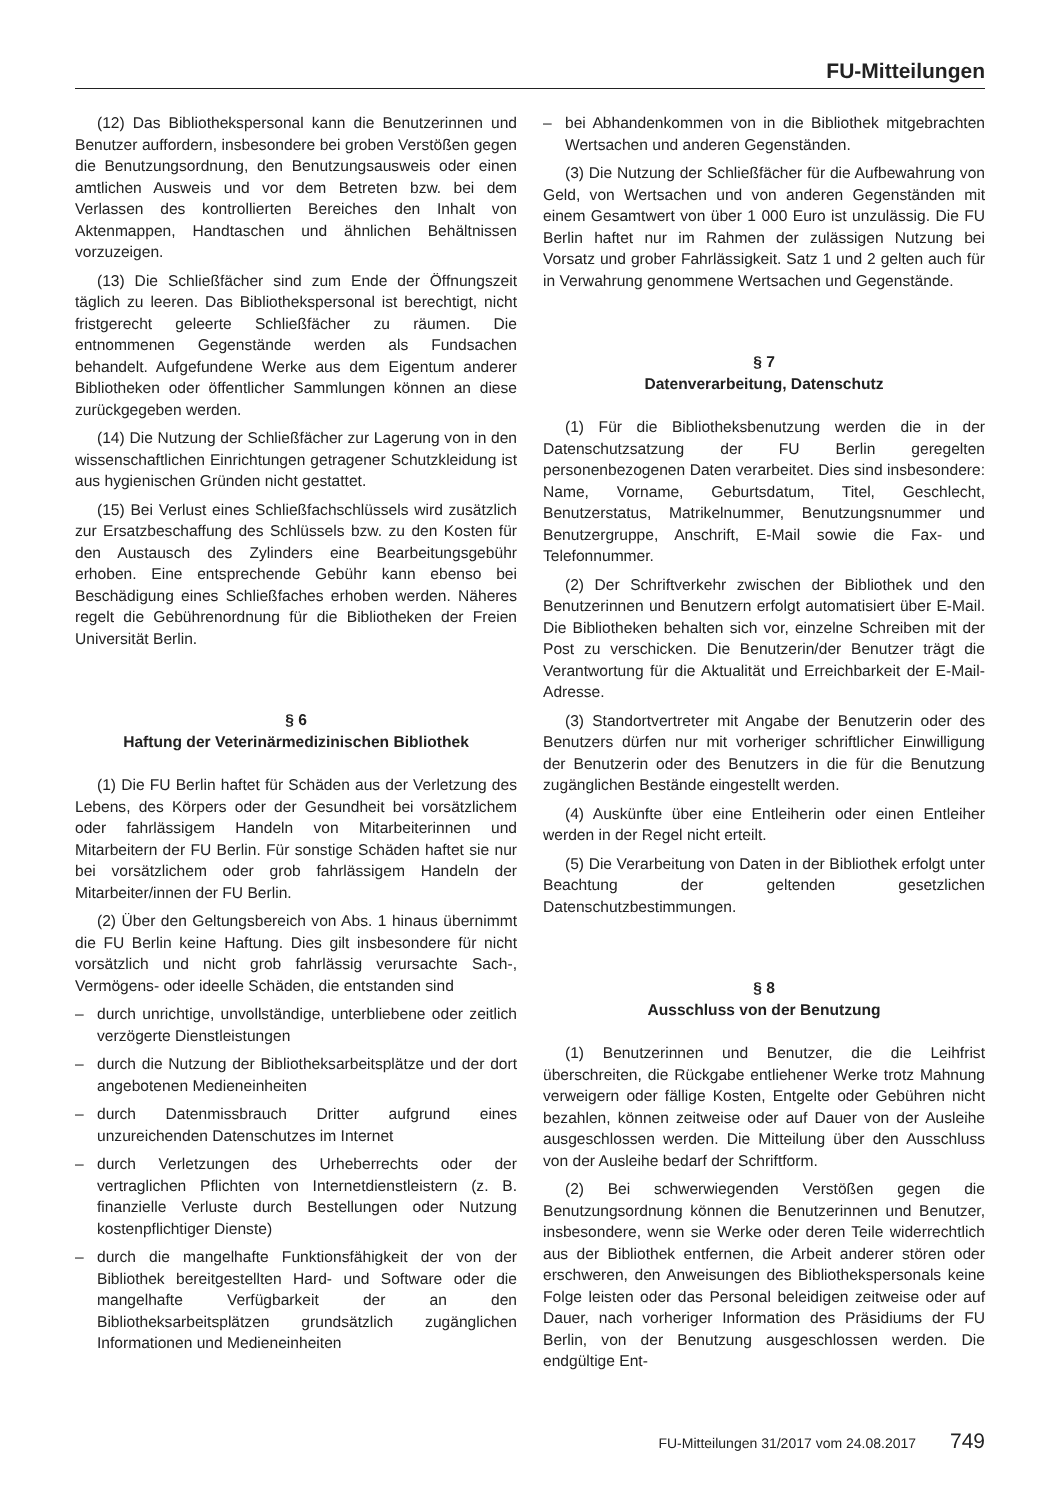FU-Mitteilungen
(12) Das Bibliothekspersonal kann die Benutzerinnen und Benutzer auffordern, insbesondere bei groben Verstößen gegen die Benutzungsordnung, den Benutzungsausweis oder einen amtlichen Ausweis und vor dem Betreten bzw. bei dem Verlassen des kontrollierten Bereiches den Inhalt von Aktenmappen, Handtaschen und ähnlichen Behältnissen vorzuzeigen.
(13) Die Schließfächer sind zum Ende der Öffnungszeit täglich zu leeren. Das Bibliothekspersonal ist berechtigt, nicht fristgerecht geleerte Schließfächer zu räumen. Die entnommenen Gegenstände werden als Fundsachen behandelt. Aufgefundene Werke aus dem Eigentum anderer Bibliotheken oder öffentlicher Sammlungen können an diese zurückgegeben werden.
(14) Die Nutzung der Schließfächer zur Lagerung von in den wissenschaftlichen Einrichtungen getragener Schutzkleidung ist aus hygienischen Gründen nicht gestattet.
(15) Bei Verlust eines Schließfachschlüssels wird zusätzlich zur Ersatzbeschaffung des Schlüssels bzw. zu den Kosten für den Austausch des Zylinders eine Bearbeitungsgebühr erhoben. Eine entsprechende Gebühr kann ebenso bei Beschädigung eines Schließfaches erhoben werden. Näheres regelt die Gebührenordnung für die Bibliotheken der Freien Universität Berlin.
§ 6
Haftung der Veterinärmedizinischen Bibliothek
(1) Die FU Berlin haftet für Schäden aus der Verletzung des Lebens, des Körpers oder der Gesundheit bei vorsätzlichem oder fahrlässigem Handeln von Mitarbeiterinnen und Mitarbeitern der FU Berlin. Für sonstige Schäden haftet sie nur bei vorsätzlichem oder grob fahrlässigem Handeln der Mitarbeiter/innen der FU Berlin.
(2) Über den Geltungsbereich von Abs. 1 hinaus übernimmt die FU Berlin keine Haftung. Dies gilt insbesondere für nicht vorsätzlich und nicht grob fahrlässig verursachte Sach-, Vermögens- oder ideelle Schäden, die entstanden sind
– durch unrichtige, unvollständige, unterbliebene oder zeitlich verzögerte Dienstleistungen
– durch die Nutzung der Bibliotheksarbeitsplätze und der dort angebotenen Medieneinheiten
– durch Datenmissbrauch Dritter aufgrund eines unzureichenden Datenschutzes im Internet
– durch Verletzungen des Urheberrechts oder der vertraglichen Pflichten von Internetdienstleistern (z. B. finanzielle Verluste durch Bestellungen oder Nutzung kostenpflichtiger Dienste)
– durch die mangelhafte Funktionsfähigkeit der von der Bibliothek bereitgestellten Hard- und Software oder die mangelhafte Verfügbarkeit der an den Bibliotheksarbeitsplätzen grundsätzlich zugänglichen Informationen und Medieneinheiten
– bei Abhandenkommen von in die Bibliothek mitgebrachten Wertsachen und anderen Gegenständen.
(3) Die Nutzung der Schließfächer für die Aufbewahrung von Geld, von Wertsachen und von anderen Gegenständen mit einem Gesamtwert von über 1 000 Euro ist unzulässig. Die FU Berlin haftet nur im Rahmen der zulässigen Nutzung bei Vorsatz und grober Fahrlässigkeit. Satz 1 und 2 gelten auch für in Verwahrung genommene Wertsachen und Gegenstände.
§ 7
Datenverarbeitung, Datenschutz
(1) Für die Bibliotheksbenutzung werden die in der Datenschutzsatzung der FU Berlin geregelten personenbezogenen Daten verarbeitet. Dies sind insbesondere: Name, Vorname, Geburtsdatum, Titel, Geschlecht, Benutzerstatus, Matrikelnummer, Benutzungsnummer und Benutzergruppe, Anschrift, E-Mail sowie die Fax- und Telefonnummer.
(2) Der Schriftverkehr zwischen der Bibliothek und den Benutzerinnen und Benutzern erfolgt automatisiert über E-Mail. Die Bibliotheken behalten sich vor, einzelne Schreiben mit der Post zu verschicken. Die Benutzerin/der Benutzer trägt die Verantwortung für die Aktualität und Erreichbarkeit der E-Mail-Adresse.
(3) Standortvertreter mit Angabe der Benutzerin oder des Benutzers dürfen nur mit vorheriger schriftlicher Einwilligung der Benutzerin oder des Benutzers in die für die Benutzung zugänglichen Bestände eingestellt werden.
(4) Auskünfte über eine Entleiherin oder einen Entleiher werden in der Regel nicht erteilt.
(5) Die Verarbeitung von Daten in der Bibliothek erfolgt unter Beachtung der geltenden gesetzlichen Datenschutzbestimmungen.
§ 8
Ausschluss von der Benutzung
(1) Benutzerinnen und Benutzer, die die Leihfrist überschreiten, die Rückgabe entliehener Werke trotz Mahnung verweigern oder fällige Kosten, Entgelte oder Gebühren nicht bezahlen, können zeitweise oder auf Dauer von der Ausleihe ausgeschlossen werden. Die Mitteilung über den Ausschluss von der Ausleihe bedarf der Schriftform.
(2) Bei schwerwiegenden Verstößen gegen die Benutzungsordnung können die Benutzerinnen und Benutzer, insbesondere, wenn sie Werke oder deren Teile widerrechtlich aus der Bibliothek entfernen, die Arbeit anderer stören oder erschweren, den Anweisungen des Bibliothekspersonals keine Folge leisten oder das Personal beleidigen zeitweise oder auf Dauer, nach vorheriger Information des Präsidiums der FU Berlin, von der Benutzung ausgeschlossen werden. Die endgültige Ent-
FU-Mitteilungen 31/2017 vom 24.08.2017 749